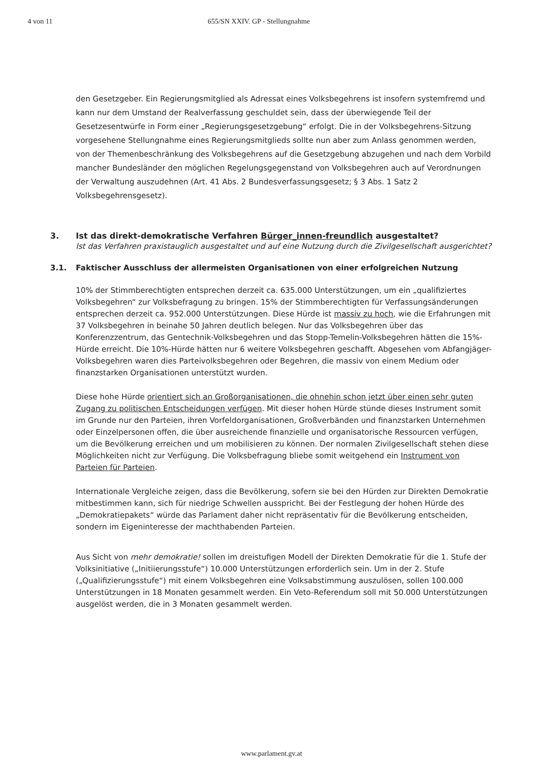4 von 11 655/SN XXIV. GP - Stellungnahme
den Gesetzgeber. Ein Regierungsmitglied als Adressat eines Volksbegehrens ist insofern systemfremd und kann nur dem Umstand der Realverfassung geschuldet sein, dass der überwiegende Teil der Gesetzesentwürfe in Form einer „Regierungsgesetzgebung“ erfolgt. Die in der Volksbegehrens-Sitzung vorgesehene Stellungnahme eines Regierungsmitglieds sollte nun aber zum Anlass genommen werden, von der Themenbeschränkung des Volksbegehrens auf die Gesetzgebung abzugehen und nach dem Vorbild mancher Bundesländer den möglichen Regelungsgegenstand von Volksbegehren auch auf Verordnungen der Verwaltung auszudehnen (Art. 41 Abs. 2 Bundesverfassungsgesetz; § 3 Abs. 1 Satz 2 Volksbegehrensgesetz).
3. Ist das direkt-demokratische Verfahren Bürger_innen-freundlich ausgestaltet?
Ist das Verfahren praxistauglich ausgestaltet und auf eine Nutzung durch die Zivilgesellschaft ausgerichtet?
3.1. Faktischer Ausschluss der allermeisten Organisationen von einer erfolgreichen Nutzung
10% der Stimmberechtigten entsprechen derzeit ca. 635.000 Unterstützungen, um ein „qualifiziertes Volksbegehren“ zur Volksbefragung zu bringen. 15% der Stimmberechtigten für Verfassungsänderungen entsprechen derzeit ca. 952.000 Unterstützungen. Diese Hürde ist massiv zu hoch, wie die Erfahrungen mit 37 Volksbegehren in beinahe 50 Jahren deutlich belegen. Nur das Volksbegehren über das Konferenzzentrum, das Gentechnik-Volksbegehren und das Stopp-Temelin-Volksbegehren hätten die 15%-Hürde erreicht. Die 10%-Hürde hätten nur 6 weitere Volksbegehren geschafft. Abgesehen vom Abfangjäger-Volksbegehren waren dies Parteivolksbegehren oder Begehren, die massiv von einem Medium oder finanzstarken Organisationen unterstützt wurden.
Diese hohe Hürde orientiert sich an Großorganisationen, die ohnehin schon jetzt über einen sehr guten Zugang zu politischen Entscheidungen verfügen. Mit dieser hohen Hürde stünde dieses Instrument somit im Grunde nur den Parteien, ihren Vorfeldorganisationen, Großverbänden und finanzstarken Unternehmen oder Einzelpersonen offen, die über ausreichende finanzielle und organisatorische Ressourcen verfügen, um die Bevölkerung erreichen und um mobilisieren zu können. Der normalen Zivilgesellschaft stehen diese Möglichkeiten nicht zur Verfügung. Die Volksbefragung bliebe somit weitgehend ein Instrument von Parteien für Parteien.
Internationale Vergleiche zeigen, dass die Bevölkerung, sofern sie bei den Hürden zur Direkten Demokratie mitbestimmen kann, sich für niedrige Schwellen ausspricht. Bei der Festlegung der hohen Hürde des „Demokratiepakets“ würde das Parlament daher nicht repräsentativ für die Bevölkerung entscheiden, sondern im Eigeninteresse der machthabenden Parteien.
Aus Sicht von mehr demokratie! sollen im dreistufigen Modell der Direkten Demokratie für die 1. Stufe der Volksinitiative („Initiierungsstufe“) 10.000 Unterstützungen erforderlich sein. Um in der 2. Stufe („Qualifizierungsstufe“) mit einem Volksbegehren eine Volksabstimmung auszulösen, sollen 100.000 Unterstützungen in 18 Monaten gesammelt werden. Ein Veto-Referendum soll mit 50.000 Unterstützungen ausgelöst werden, die in 3 Monaten gesammelt werden.
www.parlament.gv.at